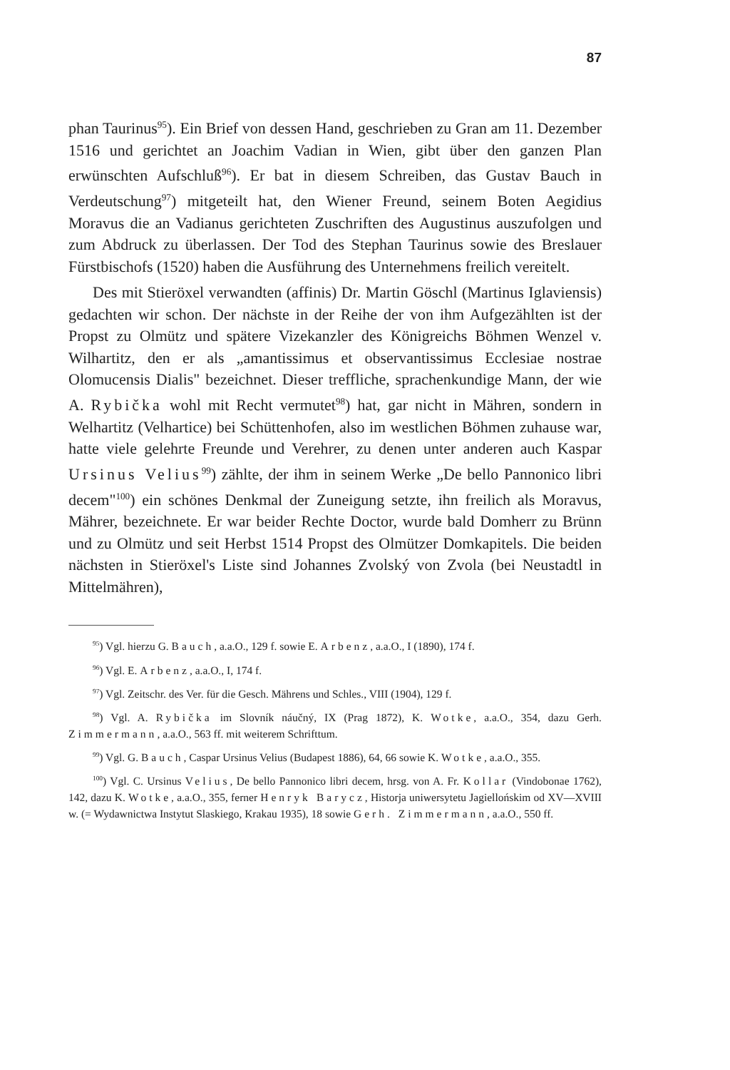87
phan Taurinus<sup>95</sup>). Ein Brief von dessen Hand, geschrieben zu Gran am 11. Dezember 1516 und gerichtet an Joachim Vadian in Wien, gibt über den ganzen Plan erwünschten Aufschluß<sup>96</sup>). Er bat in diesem Schreiben, das Gustav Bauch in Verdeutschung<sup>97</sup>) mitgeteilt hat, den Wiener Freund, seinem Boten Aegidius Moravus die an Vadianus gerichteten Zuschriften des Augustinus auszufolgen und zum Abdruck zu überlassen. Der Tod des Stephan Taurinus sowie des Breslauer Fürstbischofs (1520) haben die Ausführung des Unternehmens freilich vereitelt.
Des mit Stieröxel verwandten (affinis) Dr. Martin Göschl (Martinus Iglaviensis) gedachten wir schon. Der nächste in der Reihe der von ihm Aufgezählten ist der Propst zu Olmütz und spätere Vizekanzler des Königreichs Böhmen Wenzel v. Wilhartitz, den er als „amantissimus et observantissimus Ecclesiae nostrae Olomucensis Dialis" bezeichnet. Dieser treffliche, sprachenkundige Mann, der wie A. Rybička wohl mit Recht vermutet<sup>98</sup>) hat, gar nicht in Mähren, sondern in Welhartitz (Velhartice) bei Schüttenhofen, also im westlichen Böhmen zuhause war, hatte viele gelehrte Freunde und Verehrer, zu denen unter anderen auch Kaspar Ursinus Velius<sup>99</sup>) zählte, der ihm in seinem Werke „De bello Pannonico libri decem"<sup>100</sup>) ein schönes Denkmal der Zuneigung setzte, ihn freilich als Moravus, Mährer, bezeichnete. Er war beider Rechte Doctor, wurde bald Domherr zu Brünn und zu Olmütz und seit Herbst 1514 Propst des Olmützer Domkapitels. Die beiden nächsten in Stieröxel's Liste sind Johannes Zvolský von Zvola (bei Neustadtl in Mittelmähren),
<sup>95</sup>) Vgl. hierzu G. Bauch, a.a.O., 129 f. sowie E. Arbenz, a.a.O., I (1890), 174 f.
<sup>96</sup>) Vgl. E. Arbenz, a.a.O., I, 174 f.
<sup>97</sup>) Vgl. Zeitschr. des Ver. für die Gesch. Mährens und Schles., VIII (1904), 129 f.
<sup>98</sup>) Vgl. A. Rybička im Slovník náučný, IX (Prag 1872), K. Wotke, a.a.O., 354, dazu Gerh. Zimmermann, a.a.O., 563 ff. mit weiterem Schrifttum.
<sup>99</sup>) Vgl. G. Bauch, Caspar Ursinus Velius (Budapest 1886), 64, 66 sowie K. Wotke, a.a.O., 355.
<sup>100</sup>) Vgl. C. Ursinus Velius, De bello Pannonico libri decem, hrsg. von A. Fr. Kollar (Vindobonae 1762), 142, dazu K. Wotke, a.a.O., 355, ferner Henryk Barycz, Historja uniwersytetu Jagiellońskim od XV—XVIII w. (= Wydawnictwa Instytut Slaskiego, Krakau 1935), 18 sowie Gerh. Zimmermann, a.a.O., 550 ff.